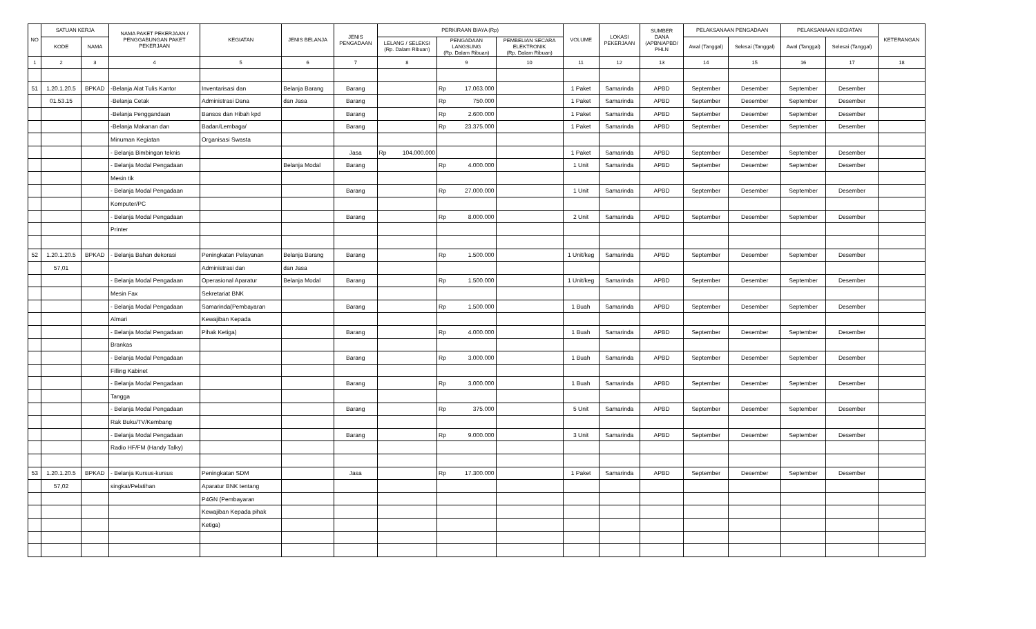| NO | SATUAN KERJA | | NAMA PAKET PEKERJAAN / PENGGABUNGAN PAKET PEKERJAAN | KEGIATAN | JENIS BELANJA | JENIS PENGADAAN | PERKIRAAN BIAYA (Rp) | | | VOLUME | LOKASI PEKERJAAN | SUMBER DANA (APBN/APBD/ PHLN | PELAKSANAAN PENGADAAN | | PELAKSANAAN KEGIATAN | | KETERANGAN |
| --- | --- | --- | --- | --- | --- | --- | --- | --- | --- | --- | --- | --- | --- | --- | --- | --- | --- |
| | KODE | NAMA | | | | | LELANG / SELEKSI (Rp. Dalam Ribuan) | PENGADAAN LANGSUNG (Rp. Dalam Ribuan) | PEMBELIAN SECARA ELEKTRONIK (Rp. Dalam Ribuan) | | | | Awal (Tanggal) | Selesai (Tanggal) | Awal (Tanggal) | Selesai (Tanggal) | |
| 1 | 2 | 3 | 4 | 5 | 6 | 7 | 8 | 9 | 10 | 11 | 12 | 13 | 14 | 15 | 16 | 17 | 18 |
| 51 | 1.20.1.20.5 | BPKAD | -Belanja Alat Tulis Kantor | Inventarisasi dan | Belanja Barang | Barang | | Rp 17.063.000 | | 1 Paket | Samarinda | APBD | September | Desember | September | Desember | |
| | 01.53.15 | | -Belanja Cetak | Administrasi Dana | dan Jasa | Barang | | Rp 750.000 | | 1 Paket | Samarinda | APBD | September | Desember | September | Desember | |
| | | | -Belanja Penggandaan | Bansos dan Hibah kpd | | Barang | | Rp 2.600.000 | | 1 Paket | Samarinda | APBD | September | Desember | September | Desember | |
| | | | -Belanja Makanan dan | Badan/Lembaga/ | | Barang | | Rp 23.375.000 | | 1 Paket | Samarinda | APBD | September | Desember | September | Desember | |
| | | | Minuman Kegiatan | Organisasi Swasta | | | | | | | | | | | | | |
| | | | - Belanja Bimbingan teknis | | | Jasa | Rp 104.000.000 | | | 1 Paket | Samarinda | APBD | September | Desember | September | Desember | |
| | | | - Belanja Modal Pengadaan | | Belanja Modal | Barang | | Rp 4.000.000 | | 1 Unit | Samarinda | APBD | September | Desember | September | Desember | |
| | | | Mesin tik | | | | | | | | | | | | | | |
| | | | - Belanja Modal Pengadaan | | | Barang | | Rp 27.000.000 | | 1 Unit | Samarinda | APBD | September | Desember | September | Desember | |
| | | | Komputer/PC | | | | | | | | | | | | | | |
| | | | - Belanja Modal Pengadaan | | | Barang | | Rp 8.000.000 | | 2 Unit | Samarinda | APBD | September | Desember | September | Desember | |
| | | | Printer | | | | | | | | | | | | | | |
| 52 | 1.20.1.20.5 | BPKAD | - Belanja Bahan dekorasi | Peningkatan Pelayanan | Belanja Barang | Barang | | Rp 1.500.000 | | 1 Unit/keg | Samarinda | APBD | September | Desember | September | Desember | |
| | 57,01 | | | Administrasi dan | dan Jasa | | | | | | | | | | | | |
| | | | - Belanja Modal Pengadaan | Operasional Aparatur | Belanja Modal | Barang | | Rp 1.500.000 | | 1 Unit/keg | Samarinda | APBD | September | Desember | September | Desember | |
| | | | Mesin Fax | Sekretariat BNK | | | | | | | | | | | | | |
| | | | - Belanja Modal Pengadaan | Samarinda(Pembayaran | | Barang | | Rp 1.500.000 | | 1 Buah | Samarinda | APBD | September | Desember | September | Desember | |
| | | | Almari | Kewajiban Kepada | | | | | | | | | | | | | |
| | | | - Belanja Modal Pengadaan | Pihak Ketiga) | | Barang | | Rp 4.000.000 | | 1 Buah | Samarinda | APBD | September | Desember | September | Desember | |
| | | | Brankas | | | | | | | | | | | | | | |
| | | | - Belanja Modal Pengadaan | | | Barang | | Rp 3.000.000 | | 1 Buah | Samarinda | APBD | September | Desember | September | Desember | |
| | | | Filling Kabinet | | | | | | | | | | | | | | |
| | | | - Belanja Modal Pengadaan | | | Barang | | Rp 3.000.000 | | 1 Buah | Samarinda | APBD | September | Desember | September | Desember | |
| | | | Tangga | | | | | | | | | | | | | | |
| | | | - Belanja Modal Pengadaan | | | Barang | | Rp 375.000 | | 5 Unit | Samarinda | APBD | September | Desember | September | Desember | |
| | | | Rak Buku/TV/Kembang | | | | | | | | | | | | | | |
| | | | - Belanja Modal Pengadaan | | | Barang | | Rp 9.000.000 | | 3 Unit | Samarinda | APBD | September | Desember | September | Desember | |
| | | | Radio HF/FM (Handy Talky) | | | | | | | | | | | | | | |
| 53 | 1.20.1.20.5 | BPKAD | - Belanja Kursus-kursus | Peningkatan SDM | | Jasa | | Rp 17.300.000 | | 1 Paket | Samarinda | APBD | September | Desember | September | Desember | |
| | 57,02 | | singkat/Pelatihan | Aparatur BNK tentang | | | | | | | | | | | | | |
| | | | | P4GN (Pembayaran | | | | | | | | | | | | | |
| | | | | Kewajiban Kepada pihak | | | | | | | | | | | | | |
| | | | | Ketiga) | | | | | | | | | | | | | |